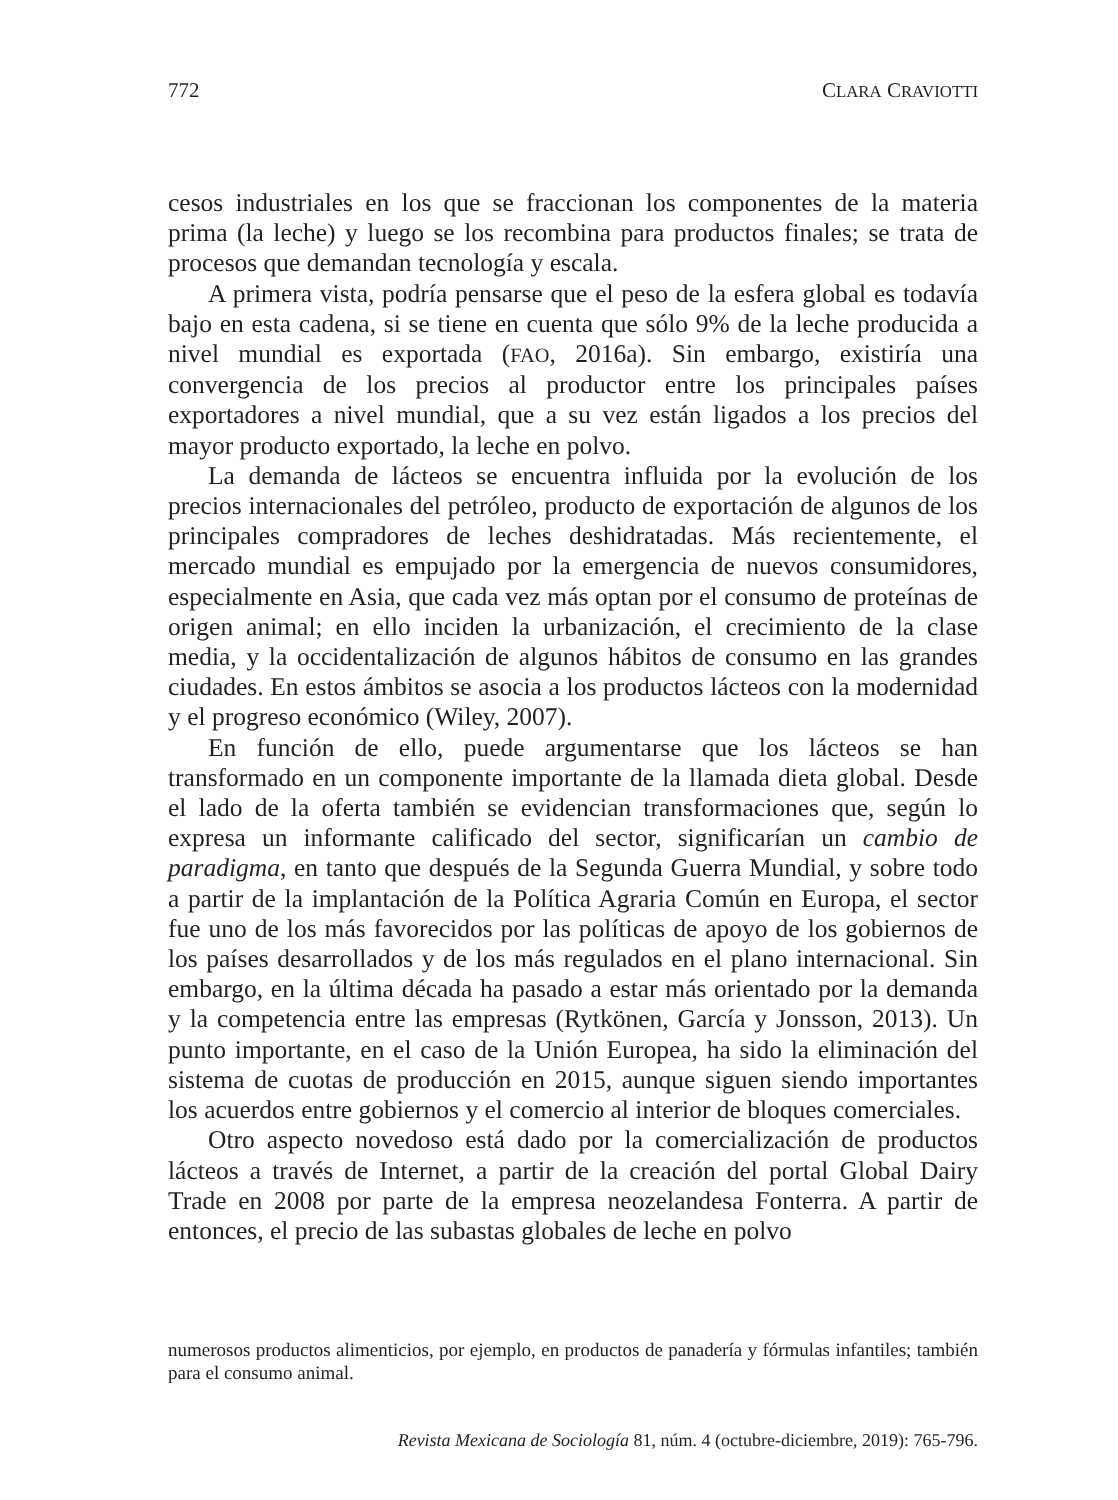772 CLARA CRAVIOTTI
cesos industriales en los que se fraccionan los componentes de la materia prima (la leche) y luego se los recombina para productos finales; se trata de procesos que demandan tecnología y escala.
A primera vista, podría pensarse que el peso de la esfera global es todavía bajo en esta cadena, si se tiene en cuenta que sólo 9% de la leche producida a nivel mundial es exportada (FAO, 2016a). Sin embargo, existiría una convergencia de los precios al productor entre los principales países exportadores a nivel mundial, que a su vez están ligados a los precios del mayor producto exportado, la leche en polvo.
La demanda de lácteos se encuentra influida por la evolución de los precios internacionales del petróleo, producto de exportación de algunos de los principales compradores de leches deshidratadas. Más recientemente, el mercado mundial es empujado por la emergencia de nuevos consumidores, especialmente en Asia, que cada vez más optan por el consumo de proteínas de origen animal; en ello inciden la urbanización, el crecimiento de la clase media, y la occidentalización de algunos hábitos de consumo en las grandes ciudades. En estos ámbitos se asocia a los productos lácteos con la modernidad y el progreso económico (Wiley, 2007).
En función de ello, puede argumentarse que los lácteos se han transformado en un componente importante de la llamada dieta global. Desde el lado de la oferta también se evidencian transformaciones que, según lo expresa un informante calificado del sector, significarían un cambio de paradigma, en tanto que después de la Segunda Guerra Mundial, y sobre todo a partir de la implantación de la Política Agraria Común en Europa, el sector fue uno de los más favorecidos por las políticas de apoyo de los gobiernos de los países desarrollados y de los más regulados en el plano internacional. Sin embargo, en la última década ha pasado a estar más orientado por la demanda y la competencia entre las empresas (Rytkönen, García y Jonsson, 2013). Un punto importante, en el caso de la Unión Europea, ha sido la eliminación del sistema de cuotas de producción en 2015, aunque siguen siendo importantes los acuerdos entre gobiernos y el comercio al interior de bloques comerciales.
Otro aspecto novedoso está dado por la comercialización de productos lácteos a través de Internet, a partir de la creación del portal Global Dairy Trade en 2008 por parte de la empresa neozelandesa Fonterra. A partir de entonces, el precio de las subastas globales de leche en polvo
numerosos productos alimenticios, por ejemplo, en productos de panadería y fórmulas infantiles; también para el consumo animal.
Revista Mexicana de Sociología 81, núm. 4 (octubre-diciembre, 2019): 765-796.